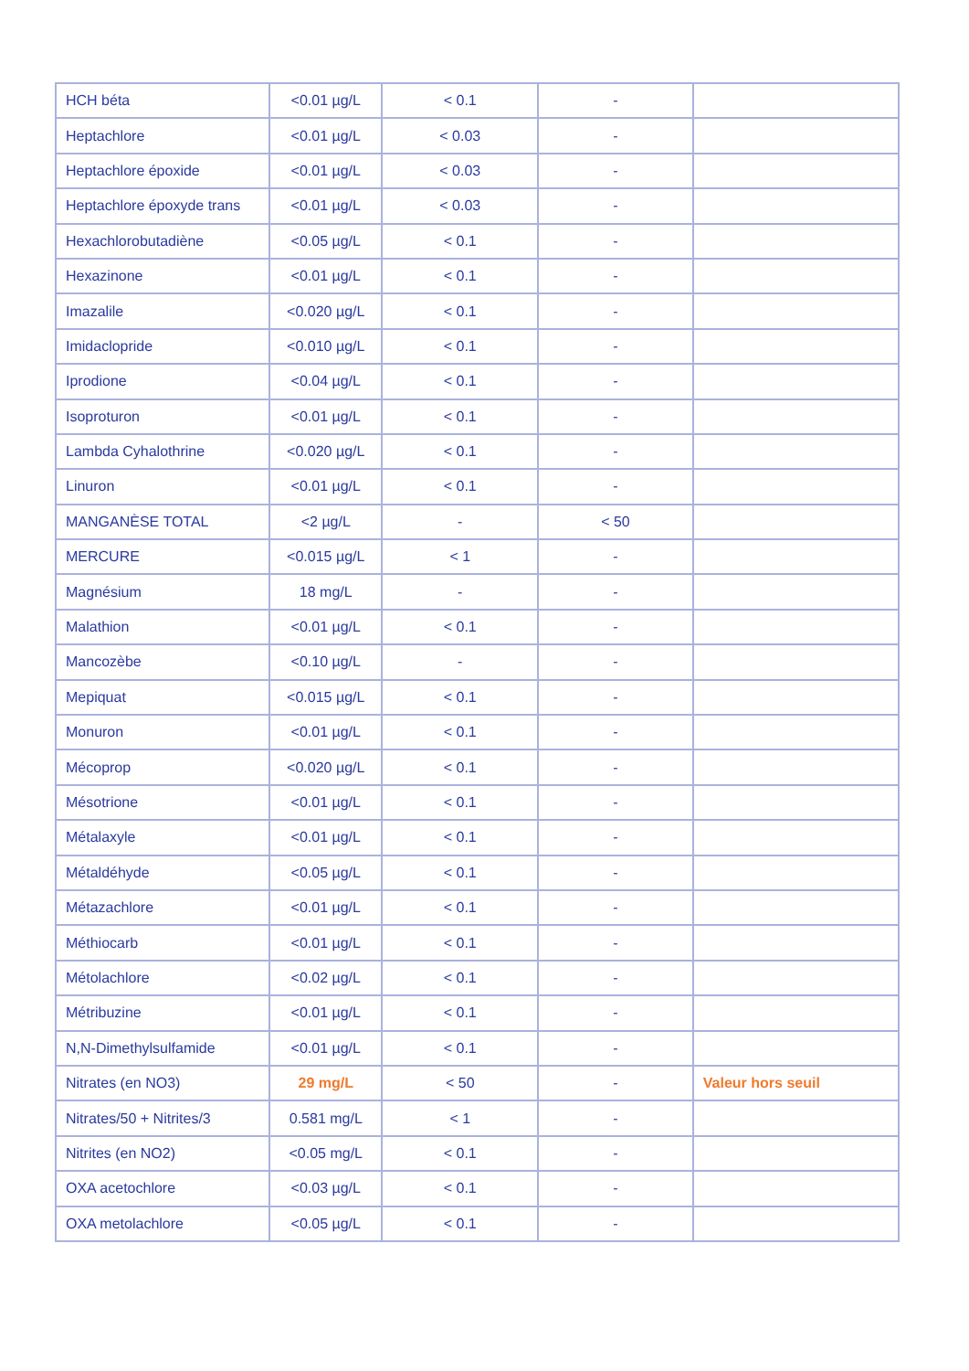| HCH béta | <0.01 µg/L | < 0.1 | - | |
| Heptachlore | <0.01 µg/L | < 0.03 | - | |
| Heptachlore époxide | <0.01 µg/L | < 0.03 | - | |
| Heptachlore époxyde trans | <0.01 µg/L | < 0.03 | - | |
| Hexachlorobutadiène | <0.05 µg/L | < 0.1 | - | |
| Hexazinone | <0.01 µg/L | < 0.1 | - | |
| Imazalile | <0.020 µg/L | < 0.1 | - | |
| Imidaclopride | <0.010 µg/L | < 0.1 | - | |
| Iprodione | <0.04 µg/L | < 0.1 | - | |
| Isoproturon | <0.01 µg/L | < 0.1 | - | |
| Lambda Cyhalothrine | <0.020 µg/L | < 0.1 | - | |
| Linuron | <0.01 µg/L | < 0.1 | - | |
| MANGANÈSE TOTAL | <2 µg/L | - | < 50 | |
| MERCURE | <0.015 µg/L | < 1 | - | |
| Magnésium | 18 mg/L | - | - | |
| Malathion | <0.01 µg/L | < 0.1 | - | |
| Mancozèbe | <0.10 µg/L | - | - | |
| Mepiquat | <0.015 µg/L | < 0.1 | - | |
| Monuron | <0.01 µg/L | < 0.1 | - | |
| Mécoprop | <0.020 µg/L | < 0.1 | - | |
| Mésotrione | <0.01 µg/L | < 0.1 | - | |
| Métalaxyle | <0.01 µg/L | < 0.1 | - | |
| Métaldéhyde | <0.05 µg/L | < 0.1 | - | |
| Métazachlore | <0.01 µg/L | < 0.1 | - | |
| Méthiocarb | <0.01 µg/L | < 0.1 | - | |
| Métolachlore | <0.02 µg/L | < 0.1 | - | |
| Métribuzine | <0.01 µg/L | < 0.1 | - | |
| N,N-Dimethylsulfamide | <0.01 µg/L | < 0.1 | - | |
| Nitrates (en NO3) | 29 mg/L | < 50 | - | Valeur hors seuil |
| Nitrates/50 + Nitrites/3 | 0.581 mg/L | < 1 | - | |
| Nitrites (en NO2) | <0.05 mg/L | < 0.1 | - | |
| OXA acetochlore | <0.03 µg/L | < 0.1 | - | |
| OXA metolachlore | <0.05 µg/L | < 0.1 | - | |